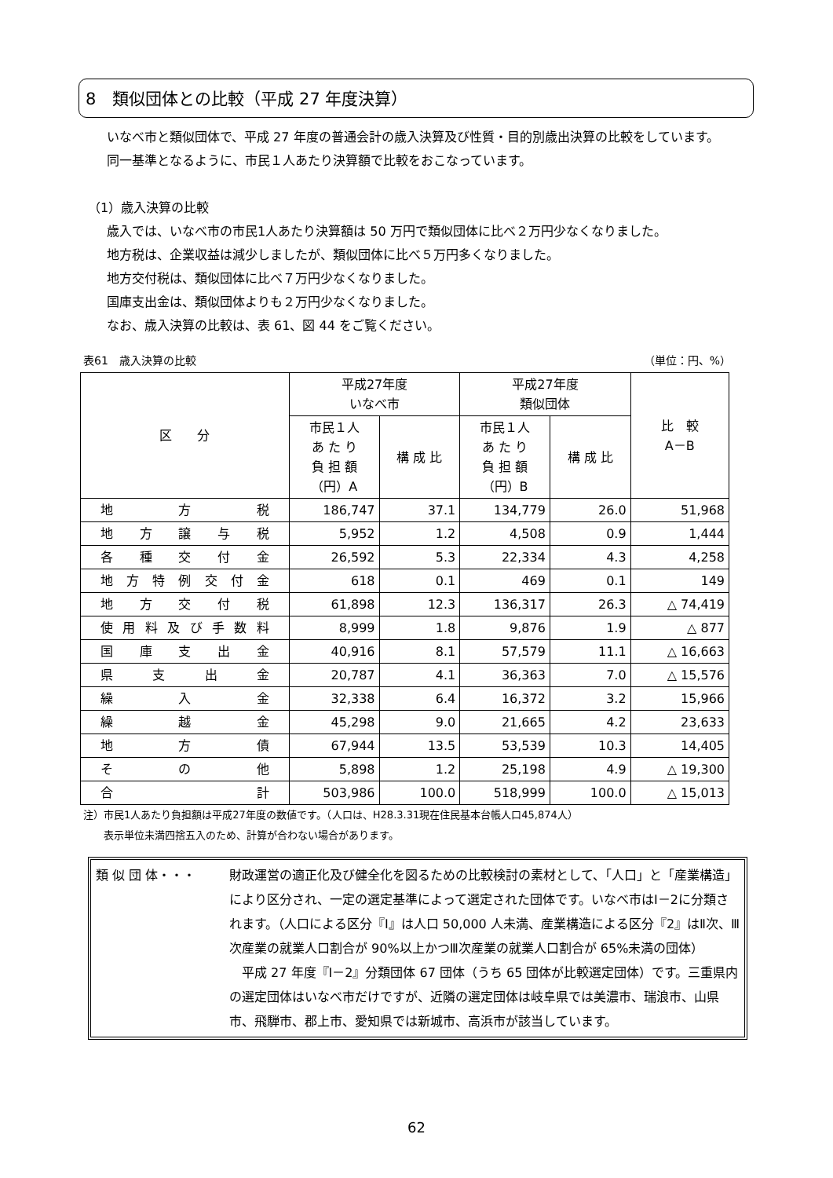8　類似団体との比較（平成 27 年度決算）
いなべ市と類似団体で、平成 27 年度の普通会計の歳入決算及び性質・目的別歳出決算の比較をしています。
同一基準となるように、市民１人あたり決算額で比較をおこなっています。
（1）歳入決算の比較
歳入では、いなべ市の市民1人あたり決算額は 50 万円で類似団体に比べ２万円少なくなりました。
地方税は、企業収益は減少しましたが、類似団体に比べ５万円多くなりました。
地方交付税は、類似団体に比べ７万円少なくなりました。
国庫支出金は、類似団体よりも２万円少なくなりました。
なお、歳入決算の比較は、表 61、図 44 をご覧ください。
表61　歳入決算の比較 （単位：円、%）
| 区 分 | 平成27年度 いなべ市 | | 平成27年度 類似団体 | | 比 較 A－B |
| --- | --- | --- | --- | --- | --- |
| | 市民１人 あ た り 負 担 額 （円）A | 構 成 比 | 市民１人 あ た り 負 担 額 （円）B | 構 成 比 | |
| 地方税 | 186,747 | 37.1 | 134,779 | 26.0 | 51,968 |
| 地方譲与税 | 5,952 | 1.2 | 4,508 | 0.9 | 1,444 |
| 各種交付金 | 26,592 | 5.3 | 22,334 | 4.3 | 4,258 |
| 地方特例交付金 | 618 | 0.1 | 469 | 0.1 | 149 |
| 地方交付税 | 61,898 | 12.3 | 136,317 | 26.3 | △ 74,419 |
| 使用料及び手数料 | 8,999 | 1.8 | 9,876 | 1.9 | △ 877 |
| 国庫支出金 | 40,916 | 8.1 | 57,579 | 11.1 | △ 16,663 |
| 県支出金 | 20,787 | 4.1 | 36,363 | 7.0 | △ 15,576 |
| 繰入金 | 32,338 | 6.4 | 16,372 | 3.2 | 15,966 |
| 繰越金 | 45,298 | 9.0 | 21,665 | 4.2 | 23,633 |
| 地方債 | 67,944 | 13.5 | 53,539 | 10.3 | 14,405 |
| その他 | 5,898 | 1.2 | 25,198 | 4.9 | △ 19,300 |
| 合計 | 503,986 | 100.0 | 518,999 | 100.0 | △ 15,013 |
注）市民1人あたり負担額は平成27年度の数値です。（人口は、H28.3.31現在住民基本台帳人口45,874人）
　　表示単位未満四捨五入のため、計算が合わない場合があります。
類 似 団 体・・・ 財政運営の適正化及び健全化を図るための比較検討の素材として、「人口」と「産業構造」により区分され、一定の選定基準によって選定された団体です。いなべ市はⅠ－2に分類されます。（人口による区分『Ⅰ』は人口 50,000 人未満、産業構造による区分『2』はⅡ次、Ⅲ次産業の就業人口割合が 90%以上かつⅢ次産業の就業人口割合が 65%未満の団体）
　平成 27 年度『Ⅰ－2』分類団体 67 団体（うち 65 団体が比較選定団体）です。三重県内の選定団体はいなべ市だけですが、近隣の選定団体は岐阜県では美濃市、瑞浪市、山県市、飛騨市、郡上市、愛知県では新城市、高浜市が該当しています。
62